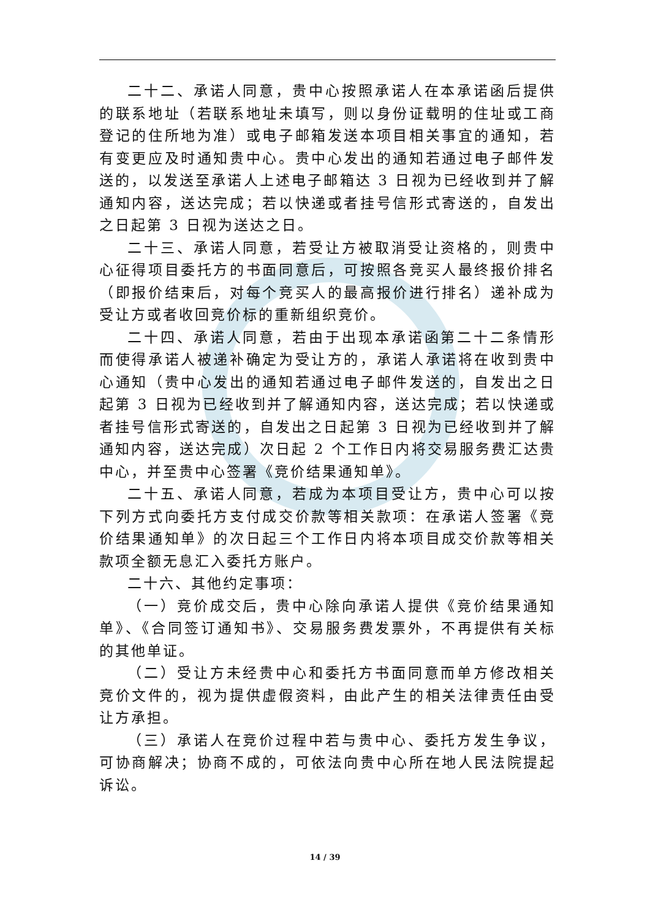二十二、承诺人同意，贵中心按照承诺人在本承诺函后提供的联系地址（若联系地址未填写，则以身份证载明的住址或工商登记的住所地为准）或电子邮箱发送本项目相关事宜的通知，若有变更应及时通知贵中心。贵中心发出的通知若通过电子邮件发送的，以发送至承诺人上述电子邮箱达 3 日视为已经收到并了解通知内容，送达完成；若以快递或者挂号信形式寄送的，自发出之日起第 3 日视为送达之日。
二十三、承诺人同意，若受让方被取消受让资格的，则贵中心征得项目委托方的书面同意后，可按照各竞买人最终报价排名（即报价结束后，对每个竞买人的最高报价进行排名）递补成为受让方或者收回竞价标的重新组织竞价。
二十四、承诺人同意，若由于出现本承诺函第二十二条情形而使得承诺人被递补确定为受让方的，承诺人承诺将在收到贵中心通知（贵中心发出的通知若通过电子邮件发送的，自发出之日起第 3 日视为已经收到并了解通知内容，送达完成；若以快递或者挂号信形式寄送的，自发出之日起第 3 日视为已经收到并了解通知内容，送达完成）次日起 2 个工作日内将交易服务费汇达贵中心，并至贵中心签署《竞价结果通知单》。
二十五、承诺人同意，若成为本项目受让方，贵中心可以按下列方式向委托方支付成交价款等相关款项：在承诺人签署《竞价结果通知单》的次日起三个工作日内将本项目成交价款等相关款项全额无息汇入委托方账户。
二十六、其他约定事项：
（一）竞价成交后，贵中心除向承诺人提供《竞价结果通知单》、《合同签订通知书》、交易服务费发票外，不再提供有关标的其他单证。
（二）受让方未经贵中心和委托方书面同意而单方修改相关竞价文件的，视为提供虚假资料，由此产生的相关法律责任由受让方承担。
（三）承诺人在竞价过程中若与贵中心、委托方发生争议，可协商解决；协商不成的，可依法向贵中心所在地人民法院提起诉讼。
14 / 39